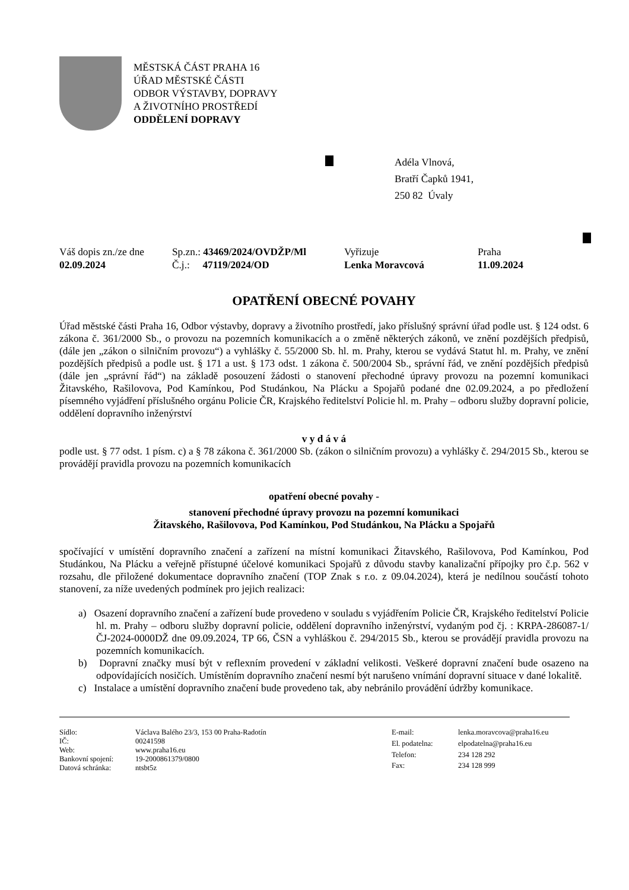MĚSTSKÁ ČÁST PRAHA 16
ÚŘAD MĚSTSKÉ ČÁSTI
ODBOR VÝSTAVBY, DOPRAVY
A ŽIVOTNÍHO PROSTŘEDÍ
ODDĚLENÍ DOPRAVY
Adéla Vlnová,
Bratří Čapků 1941,
250 82 Úvaly
| Váš dopis zn./ze dne | Sp.zn.: 43469/2024/OVDŽP/Ml | Vyřizuje | Praha |
| 02.09.2024 | Č.j.: 47119/2024/OD | Lenka Moravcová | 11.09.2024 |
OPATŘENÍ OBECNÉ POVAHY
Úřad městské části Praha 16, Odbor výstavby, dopravy a životního prostředí, jako příslušný správní úřad podle ust. § 124 odst. 6 zákona č. 361/2000 Sb., o provozu na pozemních komunikacích a o změně některých zákonů, ve znění pozdějších předpisů, (dále jen „zákon o silničním provozu“) a vyhlášky č. 55/2000 Sb. hl. m. Prahy, kterou se vydává Statut hl. m. Prahy, ve znění pozdějších předpisů a podle ust. § 171 a ust. § 173 odst. 1 zákona č. 500/2004 Sb., správní řád, ve znění pozdějších předpisů (dále jen „správní řád“) na základě posouzení žádosti o stanovení přechodné úpravy provozu na pozemní komunikaci Žitavského, Rašilovova, Pod Kamínkou, Pod Studánkou, Na Plácku a Spojařů podané dne 02.09.2024, a po předložení písemného vyjádření příslušného orgánu Policie ČR, Krajského ředitelství Policie hl. m. Prahy – odboru služby dopravní policie, oddělení dopravního inženýrství
v y d á v á
podle ust. § 77 odst. 1 písm. c) a § 78 zákona č. 361/2000 Sb. (zákon o silničním provozu) a vyhlášky č. 294/2015 Sb., kterou se provádějí pravidla provozu na pozemních komunikacích
opatření obecné povahy -
stanovení přechodné úpravy provozu na pozemní komunikaci
Žitavského, Rašilovova, Pod Kamínkou, Pod Studánkou, Na Plácku a Spojařů
spočívající v umístění dopravního značení a zařízení na místní komunikaci Žitavského, Rašilovova, Pod Kamínkou, Pod Studánkou, Na Plácku a veřejně přístupné účelové komunikaci Spojařů z důvodu stavby kanalizační přípojky pro č.p. 562 v rozsahu, dle přiložené dokumentace dopravního značení (TOP Znak s r.o. z 09.04.2024), která je nedílnou součástí tohoto stanovení, za níže uvedených podmínek pro jejich realizaci:
a) Osazení dopravního značení a zařízení bude provedeno v souladu s vyjádřením Policie ČR, Krajského ředitelství Policie hl. m. Prahy – odboru služby dopravní policie, oddělení dopravního inženýrství, vydaným pod čj. : KRPA-286087-1/ČJ-2024-0000DŽ dne 09.09.2024, TP 66, ČSN a vyhláškou č. 294/2015 Sb., kterou se provádějí pravidla provozu na pozemních komunikacích.
b) Dopravní značky musí být v reflexním provedení v základní velikosti. Veškeré dopravní značení bude osazeno na odpovídajících nosičích. Umístěním dopravního značení nesmí být narušeno vnímání dopravní situace v dané lokalitě.
c) Instalace a umístění dopravního značení bude provedeno tak, aby nebránilo provádění údržby komunikace.
| Sídlo: | Václava Balého 23/3, 153 00 Praha-Radotín |
| IČ: | 00241598 |
| Web: | www.praha16.eu |
| Bankovní spojení: | 19-2000861379/0800 |
| Datová schránka: | ntsbt5z |
| E-mail: | lenka.moravcova@praha16.eu |
| El. podatelna: | elpodatelna@praha16.eu |
| Telefon: | 234 128 292 |
| Fax: | 234 128 999 |